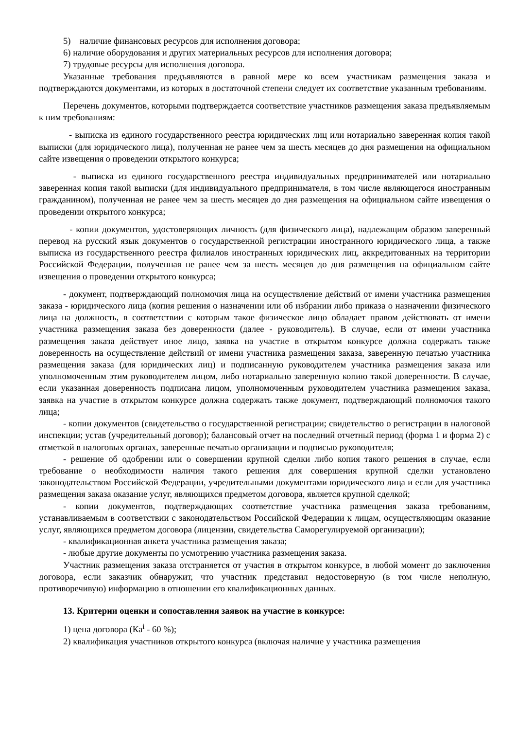5) наличие финансовых ресурсов для исполнения договора;
6) наличие оборудования и других материальных ресурсов для исполнения договора;
7) трудовые ресурсы для исполнения договора.
Указанные требования предъявляются в равной мере ко всем участникам размещения заказа и подтверждаются документами, из которых в достаточной степени следует их соответствие указанным требованиям.
Перечень документов, которыми подтверждается соответствие участников размещения заказа предъявляемым к ним требованиям:
- выписка из единого государственного реестра юридических лиц или нотариально заверенная копия такой выписки (для юридического лица), полученная не ранее чем за шесть месяцев до дня размещения на официальном сайте извещения о проведении открытого конкурса;
- выписка из единого государственного реестра индивидуальных предпринимателей или нотариально заверенная копия такой выписки (для индивидуального предпринимателя, в том числе являющегося иностранным гражданином), полученная не ранее чем за шесть месяцев до дня размещения на официальном сайте извещения о проведении открытого конкурса;
- копии документов, удостоверяющих личность (для физического лица), надлежащим образом заверенный перевод на русский язык документов о государственной регистрации иностранного юридического лица, а также выписка из государственного реестра филиалов иностранных юридических лиц, аккредитованных на территории Российской Федерации, полученная не ранее чем за шесть месяцев до дня размещения на официальном сайте извещения о проведении открытого конкурса;
- документ, подтверждающий полномочия лица на осуществление действий от имени участника размещения заказа - юридического лица (копия решения о назначении или об избрании либо приказа о назначении физического лица на должность, в соответствии с которым такое физическое лицо обладает правом действовать от имени участника размещения заказа без доверенности (далее - руководитель). В случае, если от имени участника размещения заказа действует иное лицо, заявка на участие в открытом конкурсе должна содержать также доверенность на осуществление действий от имени участника размещения заказа, заверенную печатью участника размещения заказа (для юридических лиц) и подписанную руководителем участника размещения заказа или уполномоченным этим руководителем лицом, либо нотариально заверенную копию такой доверенности. В случае, если указанная доверенность подписана лицом, уполномоченным руководителем участника размещения заказа, заявка на участие в открытом конкурсе должна содержать также документ, подтверждающий полномочия такого лица;
- копии документов (свидетельство о государственной регистрации; свидетельство о регистрации в налоговой инспекции; устав (учредительный договор); балансовый отчет на последний отчетный период (форма 1 и форма 2) с отметкой в налоговых органах, заверенные печатью организации и подписью руководителя;
- решение об одобрении или о совершении крупной сделки либо копия такого решения в случае, если требование о необходимости наличия такого решения для совершения крупной сделки установлено законодательством Российской Федерации, учредительными документами юридического лица и если для участника размещения заказа оказание услуг, являющихся предметом договора, является крупной сделкой;
- копии документов, подтверждающих соответствие участника размещения заказа требованиям, устанавливаемым в соответствии с законодательством Российской Федерации к лицам, осуществляющим оказание услуг, являющихся предметом договора (лицензии, свидетельства Саморегулируемой организации);
- квалификационная анкета участника размещения заказа;
- любые другие документы по усмотрению участника размещения заказа.
Участник размещения заказа отстраняется от участия в открытом конкурсе, в любой момент до заключения договора, если заказчик обнаружит, что участник представил недостоверную (в том числе неполную, противоречивую) информацию в отношении его квалификационных данных.
13. Критерии оценки и сопоставления заявок на участие в конкурсе:
1) цена договора (Ка<sup>i</sup> - 60 %);
2) квалификация участников открытого конкурса (включая наличие у участника размещения